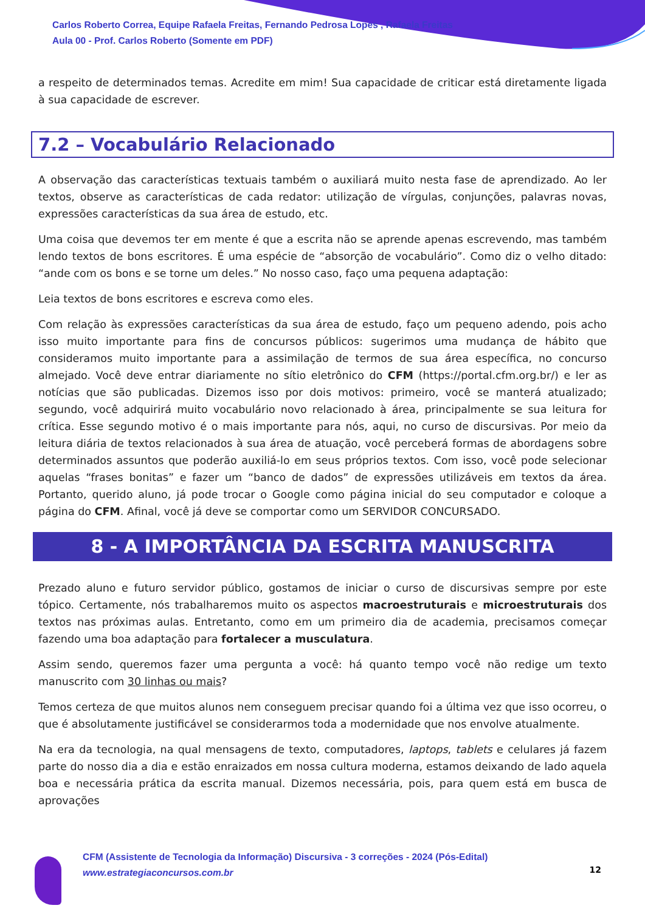Carlos Roberto Correa, Equipe Rafaela Freitas, Fernando Pedrosa Lopes , Rafaela Freitas
Aula 00 - Prof. Carlos Roberto (Somente em PDF)
a respeito de determinados temas. Acredite em mim! Sua capacidade de criticar está diretamente ligada à sua capacidade de escrever.
7.2 – Vocabulário Relacionado
A observação das características textuais também o auxiliará muito nesta fase de aprendizado. Ao ler textos, observe as características de cada redator: utilização de vírgulas, conjunções, palavras novas, expressões características da sua área de estudo, etc.
Uma coisa que devemos ter em mente é que a escrita não se aprende apenas escrevendo, mas também lendo textos de bons escritores. É uma espécie de “absorção de vocabulário”. Como diz o velho ditado: “ande com os bons e se torne um deles.” No nosso caso, faço uma pequena adaptação:
Leia textos de bons escritores e escreva como eles.
Com relação às expressões características da sua área de estudo, faço um pequeno adendo, pois acho isso muito importante para fins de concursos públicos: sugerimos uma mudança de hábito que consideramos muito importante para a assimilação de termos de sua área específica, no concurso almejado. Você deve entrar diariamente no sítio eletrônico do CFM (https://portal.cfm.org.br/) e ler as notícias que são publicadas. Dizemos isso por dois motivos: primeiro, você se manterá atualizado; segundo, você adquirirá muito vocabulário novo relacionado à área, principalmente se sua leitura for crítica. Esse segundo motivo é o mais importante para nós, aqui, no curso de discursivas. Por meio da leitura diária de textos relacionados à sua área de atuação, você perceberá formas de abordagens sobre determinados assuntos que poderão auxiliá-lo em seus próprios textos. Com isso, você pode selecionar aquelas “frases bonitas” e fazer um “banco de dados” de expressões utilizáveis em textos da área. Portanto, querido aluno, já pode trocar o Google como página inicial do seu computador e coloque a página do CFM. Afinal, você já deve se comportar como um SERVIDOR CONCURSADO.
8 - A IMPORTÂNCIA DA ESCRITA MANUSCRITA
Prezado aluno e futuro servidor público, gostamos de iniciar o curso de discursivas sempre por este tópico. Certamente, nós trabalharemos muito os aspectos macroestruturais e microestruturais dos textos nas próximas aulas. Entretanto, como em um primeiro dia de academia, precisamos começar fazendo uma boa adaptação para fortalecer a musculatura.
Assim sendo, queremos fazer uma pergunta a você: há quanto tempo você não redige um texto manuscrito com 30 linhas ou mais?
Temos certeza de que muitos alunos nem conseguem precisar quando foi a última vez que isso ocorreu, o que é absolutamente justificável se considerarmos toda a modernidade que nos envolve atualmente.
Na era da tecnologia, na qual mensagens de texto, computadores, laptops, tablets e celulares já fazem parte do nosso dia a dia e estão enraizados em nossa cultura moderna, estamos deixando de lado aquela boa e necessária prática da escrita manual. Dizemos necessária, pois, para quem está em busca de aprovações
CFM (Assistente de Tecnologia da Informação) Discursiva - 3 correções - 2024 (Pós-Edital)
www.estrategiaconcursos.com.br
12